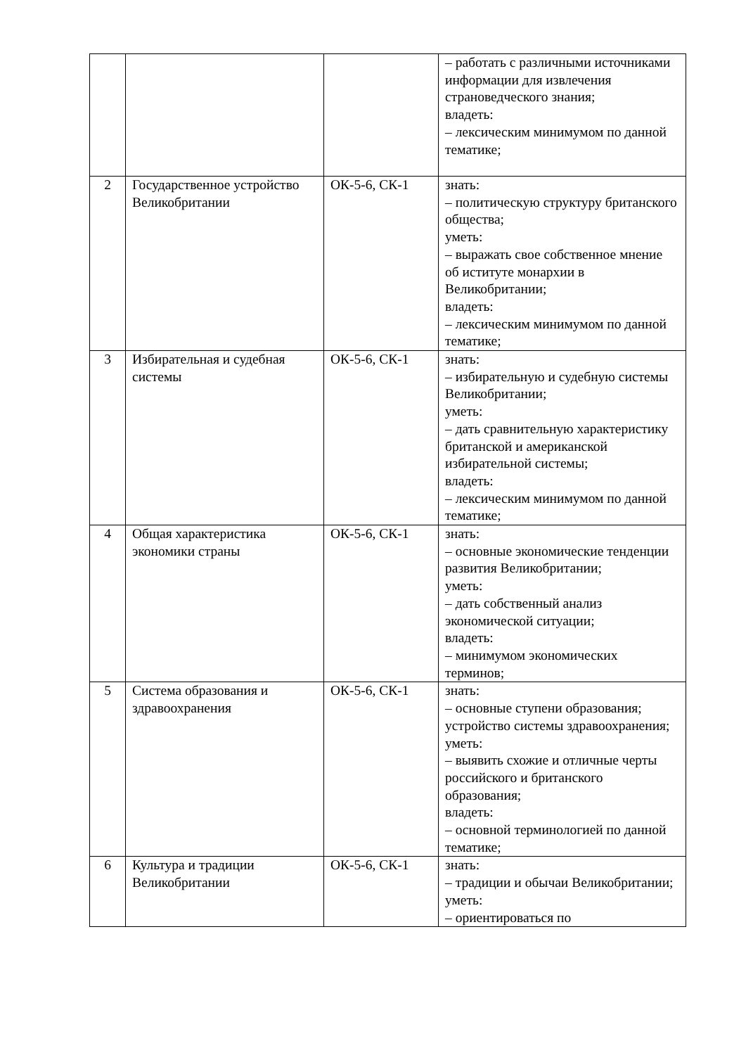| | | | – работать с различными источниками информации для извлечения страноведческого знания; владеть: – лексическим минимумом по данной тематике; |
| 2 | Государственное устройство Великобритании | ОК-5-6, СК-1 | знать: – политическую структуру британского общества; уметь: – выражать свое собственное мнение об иститутe монархии в Великобритании; владеть: – лексическим минимумом по данной тематике; |
| 3 | Избирательная и судебная системы | ОК-5-6, СК-1 | знать: – избирательную и судебную системы Великобритании; уметь: – дать сравнительную характеристику британской и американской избирательной системы; владеть: – лексическим минимумом по данной тематике; |
| 4 | Общая характеристика экономики страны | ОК-5-6, СК-1 | знать: – основные экономические тенденции развития Великобритании; уметь: – дать собственный анализ экономической ситуации; владеть: – минимумом экономических терминов; |
| 5 | Система образования и здравоохранения | ОК-5-6, СК-1 | знать: – основные ступени образования; устройство системы здравоохранения; уметь: – выявить схожие и отличные черты российского и британского образования; владеть: – основной терминологией по данной тематике; |
| 6 | Культура и традиции Великобритании | ОК-5-6, СК-1 | знать: – традиции и обычаи Великобритании; уметь: – ориентироваться по |